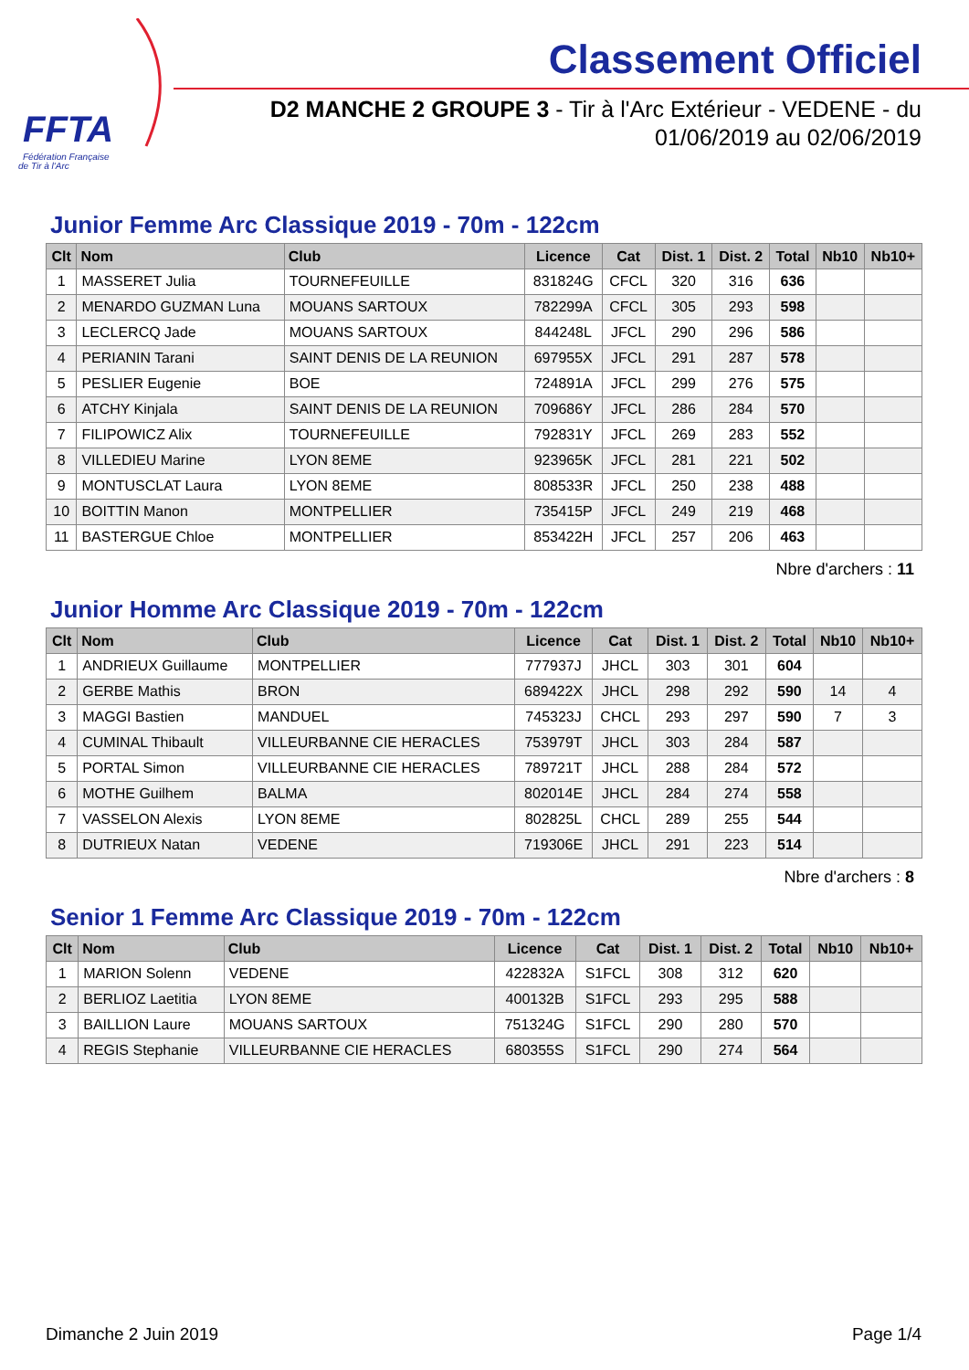FFTA
Fédération Française
de Tir à l'Arc
Classement Officiel
D2 MANCHE 2 GROUPE 3 - Tir à l'Arc Extérieur - VEDENE - du 01/06/2019 au 02/06/2019
Junior Femme Arc Classique 2019 - 70m - 122cm
| Clt | Nom | Club | Licence | Cat | Dist. 1 | Dist. 2 | Total | Nb10 | Nb10+ |
| --- | --- | --- | --- | --- | --- | --- | --- | --- | --- |
| 1 | MASSERET Julia | TOURNEFEUILLE | 831824G | CFCL | 320 | 316 | 636 | | |
| 2 | MENARDO GUZMAN Luna | MOUANS SARTOUX | 782299A | CFCL | 305 | 293 | 598 | | |
| 3 | LECLERCQ Jade | MOUANS SARTOUX | 844248L | JFCL | 290 | 296 | 586 | | |
| 4 | PERIANIN Tarani | SAINT DENIS DE LA REUNION | 697955X | JFCL | 291 | 287 | 578 | | |
| 5 | PESLIER Eugenie | BOE | 724891A | JFCL | 299 | 276 | 575 | | |
| 6 | ATCHY Kinjala | SAINT DENIS DE LA REUNION | 709686Y | JFCL | 286 | 284 | 570 | | |
| 7 | FILIPOWICZ Alix | TOURNEFEUILLE | 792831Y | JFCL | 269 | 283 | 552 | | |
| 8 | VILLEDIEU Marine | LYON 8EME | 923965K | JFCL | 281 | 221 | 502 | | |
| 9 | MONTUSCLAT Laura | LYON 8EME | 808533R | JFCL | 250 | 238 | 488 | | |
| 10 | BOITTIN Manon | MONTPELLIER | 735415P | JFCL | 249 | 219 | 468 | | |
| 11 | BASTERGUE Chloe | MONTPELLIER | 853422H | JFCL | 257 | 206 | 463 | | |
Nbre d'archers : 11
Junior Homme Arc Classique 2019 - 70m - 122cm
| Clt | Nom | Club | Licence | Cat | Dist. 1 | Dist. 2 | Total | Nb10 | Nb10+ |
| --- | --- | --- | --- | --- | --- | --- | --- | --- | --- |
| 1 | ANDRIEUX Guillaume | MONTPELLIER | 777937J | JHCL | 303 | 301 | 604 | | |
| 2 | GERBE Mathis | BRON | 689422X | JHCL | 298 | 292 | 590 | 14 | 4 |
| 3 | MAGGI Bastien | MANDUEL | 745323J | CHCL | 293 | 297 | 590 | 7 | 3 |
| 4 | CUMINAL Thibault | VILLEURBANNE CIE HERACLES | 753979T | JHCL | 303 | 284 | 587 | | |
| 5 | PORTAL Simon | VILLEURBANNE CIE HERACLES | 789721T | JHCL | 288 | 284 | 572 | | |
| 6 | MOTHE Guilhem | BALMA | 802014E | JHCL | 284 | 274 | 558 | | |
| 7 | VASSELON Alexis | LYON 8EME | 802825L | CHCL | 289 | 255 | 544 | | |
| 8 | DUTRIEUX Natan | VEDENE | 719306E | JHCL | 291 | 223 | 514 | | |
Nbre d'archers : 8
Senior 1 Femme Arc Classique 2019 - 70m - 122cm
| Clt | Nom | Club | Licence | Cat | Dist. 1 | Dist. 2 | Total | Nb10 | Nb10+ |
| --- | --- | --- | --- | --- | --- | --- | --- | --- | --- |
| 1 | MARION Solenn | VEDENE | 422832A | S1FCL | 308 | 312 | 620 | | |
| 2 | BERLIOZ Laetitia | LYON 8EME | 400132B | S1FCL | 293 | 295 | 588 | | |
| 3 | BAILLION Laure | MOUANS SARTOUX | 751324G | S1FCL | 290 | 280 | 570 | | |
| 4 | REGIS Stephanie | VILLEURBANNE CIE HERACLES | 680355S | S1FCL | 290 | 274 | 564 | | |
Dimanche 2 Juin 2019 Page 1/4